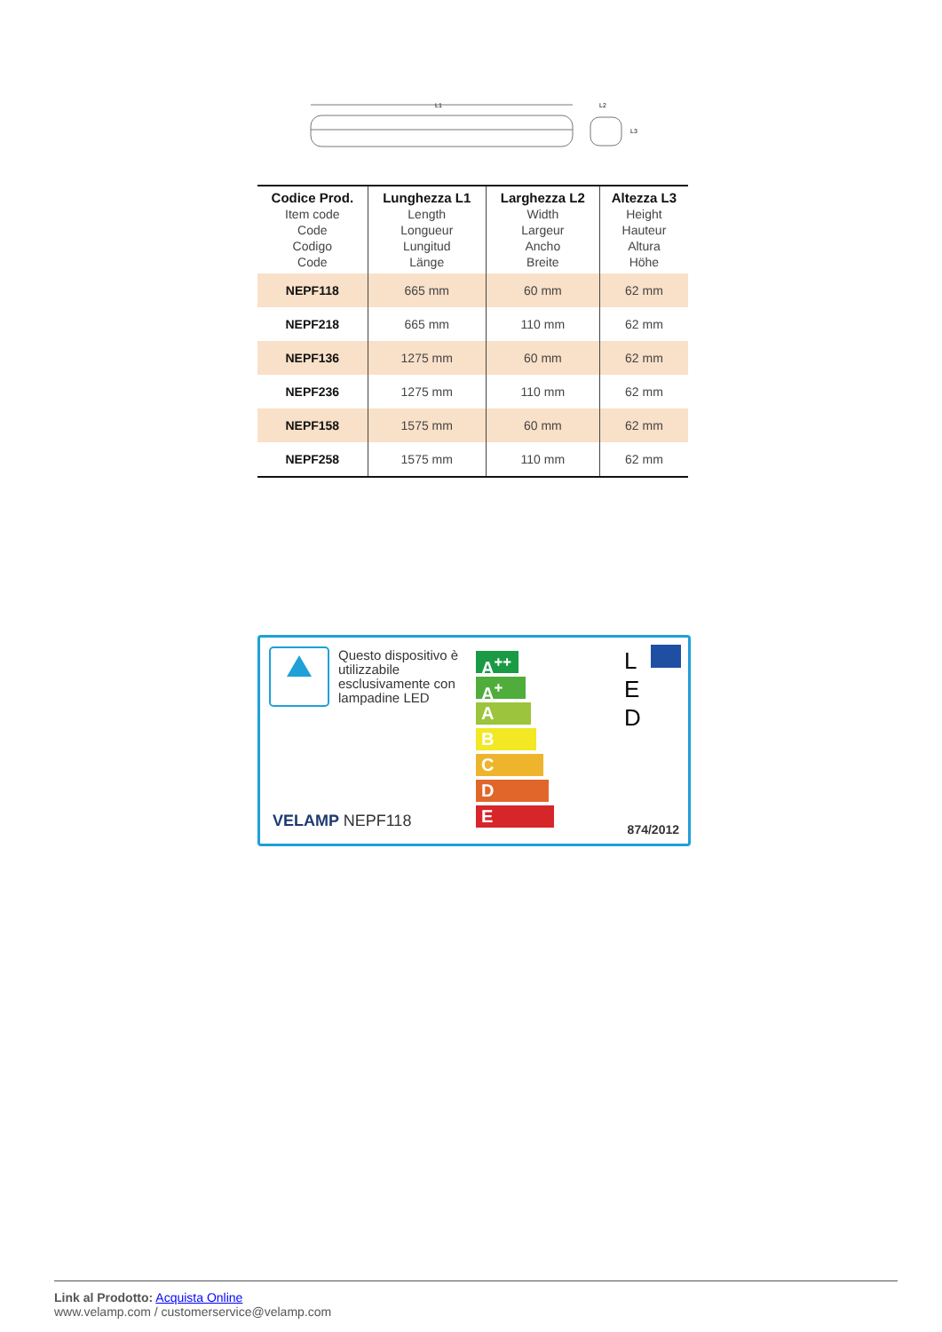L1
L2
L3
| Codice Prod. Item code Code Codigo Code | Lunghezza L1 Length Longueur Lungitud Länge | Larghezza L2 Width Largeur Ancho Breite | Altezza L3 Height Hauteur Altura Höhe |
| --- | --- | --- | --- |
| NEPF118 | 665 mm | 60 mm | 62 mm |
| NEPF218 | 665 mm | 110 mm | 62 mm |
| NEPF136 | 1275 mm | 60 mm | 62 mm |
| NEPF236 | 1275 mm | 110 mm | 62 mm |
| NEPF158 | 1575 mm | 60 mm | 62 mm |
| NEPF258 | 1575 mm | 110 mm | 62 mm |
Questo dispositivo è
utilizzabile
esclusivamente con
lampadine LED
A<sup>++</sup>
A<sup>+</sup>
A
B
C
D
E
L
E
D
VELAMP NEPF118 874/2012
Link al Prodotto: Acquista Online
www.velamp.com / customerservice@velamp.com